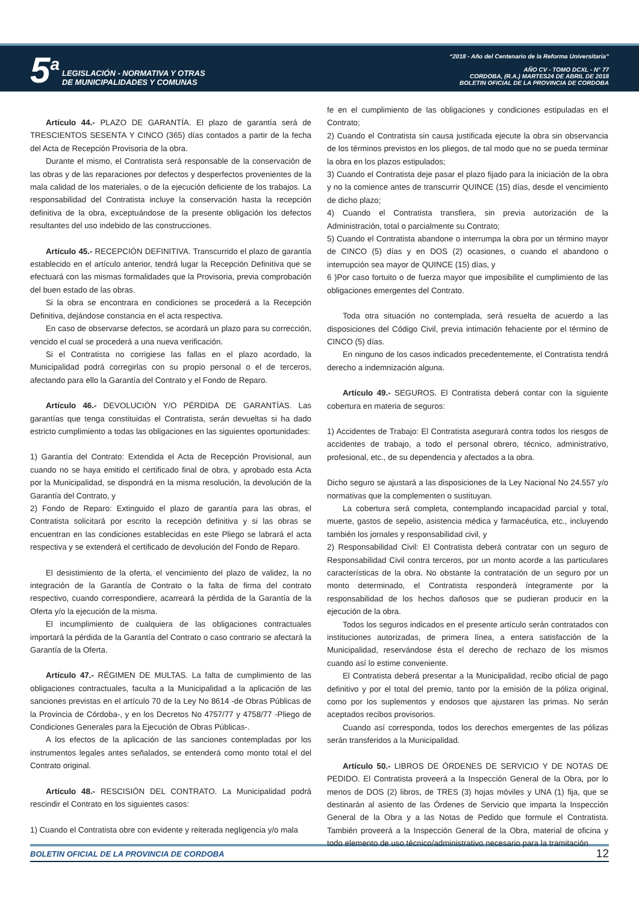5<sup>a</sup> LEGISLACIÓN - NORMATIVA Y OTRAS
DE MUNICIPALIDADES Y COMUNAS
“2018 - Año del Centenario de la Reforma Universitaria”
AÑO CV - TOMO DCXL - N° 77
CORDOBA, (R.A.) MARTES24 DE ABRIL DE 2018
BOLETIN OFICIAL DE LA PROVINCIA DE CORDOBA
Artículo 44.- PLAZO DE GARANTÍA. El plazo de garantía será de TRESCIENTOS SESENTA Y CINCO (365) días contados a partir de la fecha del Acta de Recepción Provisoria de la obra.
Durante el mismo, el Contratista será responsable de la conservación de las obras y de las reparaciones por defectos y desperfectos provenientes de la mala calidad de los materiales, o de la ejecución deficiente de los trabajos. La responsabilidad del Contratista incluye la conservación hasta la recepción definitiva de la obra, exceptuándose de la presente obligación los defectos resultantes del uso indebido de las construcciones.
Artículo 45.- RECEPCIÓN DEFINITIVA. Transcurrido el plazo de garantía establecido en el artículo anterior, tendrá lugar la Recepción Definitiva que se efectuará con las mismas formalidades que la Provisoria, previa comprobación del buen estado de las obras.
Si la obra se encontrara en condiciones se procederá a la Recepción Definitiva, dejándose constancia en el acta respectiva.
En caso de observarse defectos, se acordará un plazo para su corrección, vencido el cual se procederá a una nueva verificación.
Si el Contratista no corrigiese las fallas en el plazo acordado, la Municipalidad podrá corregirlas con su propio personal o el de terceros, afectando para ello la Garantía del Contrato y el Fondo de Reparo.
Artículo 46.- DEVOLUCIÓN Y/O PÉRDIDA DE GARANTÍAS. Las garantías que tenga constituidas el Contratista, serán devueltas si ha dado estricto cumplimiento a todas las obligaciones en las siguientes oportunidades:
1) Garantía del Contrato: Extendida el Acta de Recepción Provisional, aun cuando no se haya emitido el certificado final de obra, y aprobado esta Acta por la Municipalidad, se dispondrá en la misma resolución, la devolución de la Garantía del Contrato, y
2) Fondo de Reparo: Extinguido el plazo de garantía para las obras, el Contratista solicitará por escrito la recepción definitiva y si las obras se encuentran en las condiciones establecidas en este Pliego se labrará el acta respectiva y se extenderá el certificado de devolución del Fondo de Reparo.
El desistimiento de la oferta, el vencimiento del plazo de validez, la no integración de la Garantía de Contrato o la falta de firma del contrato respectivo, cuando correspondiere, acarreará la pérdida de la Garantía de la Oferta y/o la ejecución de la misma.
El incumplimiento de cualquiera de las obligaciones contractuales importará la pérdida de la Garantía del Contrato o caso contrario se afectará la Garantía de la Oferta.
Artículo 47.- RÉGIMEN DE MULTAS. La falta de cumplimiento de las obligaciones contractuales, faculta a la Municipalidad a la aplicación de las sanciones previstas en el artículo 70 de la Ley No 8614 -de Obras Públicas de la Provincia de Córdoba-, y en los Decretos No 4757/77 y 4758/77 -Pliego de Condiciones Generales para la Ejecución de Obras Públicas-.
A los efectos de la aplicación de las sanciones contempladas por los instrumentos legales antes señalados, se entenderá como monto total el del Contrato original.
Artículo 48.- RESCISIÓN DEL CONTRATO. La Municipalidad podrá rescindir el Contrato en los siguientes casos:
1) Cuando el Contratista obre con evidente y reiterada negligencia y/o mala
fe en el cumplimiento de las obligaciones y condiciones estipuladas en el Contrato;
2) Cuando el Contratista sin causa justificada ejecute la obra sin observancia de los términos previstos en los pliegos, de tal modo que no se pueda terminar la obra en los plazos estipulados;
3) Cuando el Contratista deje pasar el plazo fijado para la iniciación de la obra y no la comience antes de transcurrir QUINCE (15) días, desde el vencimiento de dicho plazo;
4) Cuando el Contratista transfiera, sin previa autorización de la Administración, total o parcialmente su Contrato;
5) Cuando el Contratista abandone o interrumpa la obra por un término mayor de CINCO (5) días y en DOS (2) ocasiones, o cuando el abandono o interrupción sea mayor de QUINCE (15) días, y
6 )Por caso fortuito o de fuerza mayor que imposibilite el cumplimiento de las obligaciones emergentes del Contrato.
Toda otra situación no contemplada, será resuelta de acuerdo a las disposiciones del Código Civil, previa intimación fehaciente por el término de CINCO (5) días.
En ninguno de los casos indicados precedentemente, el Contratista tendrá derecho a indemnización alguna.
Artículo 49.- SEGUROS. El Contratista deberá contar con la siguiente cobertura en materia de seguros:
1) Accidentes de Trabajo: El Contratista asegurará contra todos los riesgos de accidentes de trabajo, a todo el personal obrero, técnico, administrativo, profesional, etc., de su dependencia y afectados a la obra.
Dicho seguro se ajustará a las disposiciones de la Ley Nacional No 24.557 y/o normativas que la complementen o sustituyan.
La cobertura será completa, contemplando incapacidad parcial y total, muerte, gastos de sepelio, asistencia médica y farmacéutica, etc., incluyendo también los jornales y responsabilidad civil, y
2) Responsabilidad Civil: El Contratista deberá contratar con un seguro de Responsabilidad Civil contra terceros, por un monto acorde a las particulares características de la obra. No obstante la contratación de un seguro por un monto determinado, el Contratista responderá íntegramente por la responsabilidad de los hechos dañosos que se pudieran producir en la ejecución de la obra.
Todos los seguros indicados en el presente artículo serán contratados con instituciones autorizadas, de primera línea, a entera satisfacción de la Municipalidad, reservándose ésta el derecho de rechazo de los mismos cuando así lo estime conveniente.
El Contratista deberá presentar a la Municipalidad, recibo oficial de pago definitivo y por el total del premio, tanto por la emisión de la póliza original, como por los suplementos y endosos que ajustaren las primas. No serán aceptados recibos provisorios.
Cuando así corresponda, todos los derechos emergentes de las pólizas serán transferidos a la Municipalidad.
Artículo 50.- LIBROS DE ÓRDENES DE SERVICIO Y DE NOTAS DE PEDIDO. El Contratista proveerá a la Inspección General de la Obra, por lo menos de DOS (2) libros, de TRES (3) hojas móviles y UNA (1) fija, que se destinarán al asiento de las Órdenes de Servicio que imparta la Inspección General de la Obra y a las Notas de Pedido que formule el Contratista. También proveerá a la Inspección General de la Obra, material de oficina y todo elemento de uso técnico/administrativo necesario para la tramitación
BOLETIN OFICIAL DE LA PROVINCIA DE CORDOBA 12